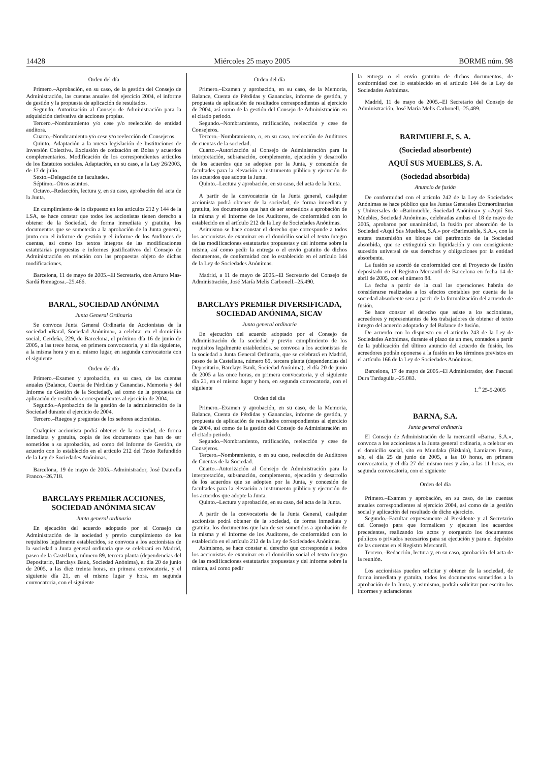14428 Miércoles 25 mayo 2005 BORME núm. 98
Orden del día
Primero.–Aprobación, en su caso, de la gestión del Consejo de Administración, las cuentas anuales del ejercicio 2004, el informe de gestión y la propuesta de aplicación de resultados.
Segundo.–Autorización al Consejo de Administración para la adquisición derivativa de acciones propias.
Tercero.–Nombramiento y/o cese y/o reelección de entidad auditora.
Cuarto.–Nombramiento y/o cese y/o reelección de Consejeros.
Quinto.–Adaptación a la nueva legislación de Instituciones de Inversión Colectiva. Exclusión de cotización en Bolsa y acuerdos complementarios. Modificación de los correspondientes artículos de los Estatutos sociales. Adaptación, en su caso, a la Ley 26/2003, de 17 de julio.
Sexto.–Delegación de facultades.
Séptimo.–Otros asuntos.
Octavo.–Redacción, lectura y, en su caso, aprobación del acta de la Junta.
En cumplimiento de lo dispuesto en los artículos 212 y 144 de la LSA, se hace constar que todos los accionistas tienen derecho a obtener de la Sociedad, de forma inmediata y gratuita, los documentos que se someterán a la aprobación de la Junta general, junto con el informe de gestión y el informe de los Auditores de cuentas, así como los textos íntegros de las modificaciones estatutarias propuestas e informes justificativos del Consejo de Administración en relación con las propuestas objeto de dichas modificaciones.
Barcelona, 11 de mayo de 2005.–El Secretario, don Arturo Mas-Sardá Romagosa.–25.466.
BARAL, SOCIEDAD ANÓNIMA
Junta General Ordinaria
Se convoca Junta General Ordinaria de Accionistas de la sociedad «Baral, Sociedad Anónima», a celebrar en el domicilio social, Cerdeña, 229, de Barcelona, el próximo día 16 de junio de 2005, a las trece horas, en primera convocatoria, y al día siguiente, a la misma hora y en el mismo lugar, en segunda convocatoria con el siguiente
Orden del día
Primero.–Examen y aprobación, en su caso, de las cuentas anuales (Balance, Cuenta de Pérdidas y Ganancias, Memoria y del Informe de Gestión de la Sociedad), así como de la propuesta de aplicación de resultados correspondientes al ejercicio de 2004.
Segundo.–Aprobación de la gestión de la administración de la Sociedad durante el ejercicio de 2004.
Tercero.–Ruegos y preguntas de los señores accionistas.
Cualquier accionista podrá obtener de la sociedad, de forma inmediata y gratuita, copia de los documentos que han de ser sometidos a su aprobación, así como del Informe de Gestión, de acuerdo con lo establecido en el artículo 212 del Texto Refundido de la Ley de Sociedades Anónimas.
Barcelona, 19 de mayo de 2005.–Administrador, José Daurella Franco.–26.718.
BARCLAYS PREMIER ACCIONES, SOCIEDAD ANÓNIMA SICAV
Junta general ordinaria
En ejecución del acuerdo adoptado por el Consejo de Administración de la sociedad y previo cumplimiento de los requisitos legalmente establecidos, se convoca a los accionistas de la sociedad a Junta general ordinaria que se celebrará en Madrid, paseo de la Castellana, número 89, tercera planta (dependencias del Depositario, Barclays Bank, Sociedad Anónima), el día 20 de junio de 2005, a las diez treinta horas, en primera convocatoria, y el siguiente día 21, en el mismo lugar y hora, en segunda convocatoria, con el siguiente
Orden del día
Primero.–Examen y aprobación, en su caso, de la Memoria, Balance, Cuenta de Pérdidas y Ganancias, informe de gestión, y propuesta de aplicación de resultados correspondientes al ejercicio de 2004, así como de la gestión del Consejo de Administración en el citado período.
Segundo.–Nombramiento, ratificación, reelección y cese de Consejeros.
Tercero.–Nombramiento, o, en su caso, reelección de Auditores de cuentas de la sociedad.
Cuarto.–Autorización al Consejo de Administración para la interpretación, subsanación, complemento, ejecución y desarrollo de los acuerdos que se adopten por la Junta, y concesión de facultades para la elevación a instrumento público y ejecución de los acuerdos que adopte la Junta.
Quinto.–Lectura y aprobación, en su caso, del acta de la Junta.
A partir de la convocatoria de la Junta general, cualquier accionista podrá obtener de la sociedad, de forma inmediata y gratuita, los documentos que han de ser sometidos a aprobación de la misma y el Informe de los Auditores, de conformidad con lo establecido en el artículo 212 de la Ley de Sociedades Anónimas.
Asimismo se hace constar el derecho que corresponde a todos los accionistas de examinar en el domicilio social el texto íntegro de las modificaciones estatutarias propuestas y del informe sobre la misma, así como pedir la entrega o el envío gratuito de dichos documentos, de conformidad con lo establecido en el artículo 144 de la Ley de Sociedades Anónimas.
Madrid, a 11 de mayo de 2005.–El Secretario del Consejo de Administración, José María Melis Carbonell.–25.490.
BARCLAYS PREMIER DIVERSIFICADA, SOCIEDAD ANÓNIMA, SICAV
Junta general ordinaria
En ejecución del acuerdo adoptado por el Consejo de Administración de la sociedad y previo cumplimiento de los requisitos legalmente establecidos, se convoca a los accionistas de la sociedad a Junta General Ordinaria, que se celebrará en Madrid, paseo de la Castellana, número 89, tercera planta (dependencias del Depositario, Barclays Bank, Sociedad Anónima), el día 20 de junio de 2005 a las once horas, en primera convocatoria, y el siguiente día 21, en el mismo lugar y hora, en segunda convocatoria, con el siguiente
Orden del día
Primero.–Examen y aprobación, en su caso, de la Memoria, Balance, Cuenta de Pérdidas y Ganancias, informe de gestión, y propuesta de aplicación de resultados correspondientes al ejercicio de 2004, así como de la gestión del Consejo de Administración en el citado periodo.
Segundo.–Nombramiento, ratificación, reelección y cese de Consejeros.
Tercero.–Nombramiento, o en su caso, reelección de Auditores de Cuentas de la Sociedad.
Cuarto.–Autorización al Consejo de Administración para la interpretación, subsanación, complemento, ejecución y desarrollo de los acuerdos que se adopten por la Junta, y concesión de facultades para la elevación a instrumento público y ejecución de los acuerdos que adopte la Junta.
Quinto.–Lectura y aprobación, en su caso, del acta de la Junta.
A partir de la convocatoria de la Junta General, cualquier accionista podrá obtener de la sociedad, de forma inmediata y gratuita, los documentos que han de ser sometidos a aprobación de la misma y el Informe de los Auditores, de conformidad con lo establecido en el artículo 212 de la Ley de Sociedades Anónimas.
Asimismo, se hace constar el derecho que corresponde a todos los accionistas de examinar en el domicilio social el texto íntegro de las modificaciones estatutarias propuestas y del informe sobre la misma, así como pedir
la entrega o el envío gratuito de dichos documentos, de conformidad con lo establecido en el artículo 144 de la Ley de Sociedades Anónimas.
Madrid, 11 de mayo de 2005.–El Secretario del Consejo de Administración, José María Melis Carbonell.–25.489.
BARIMUEBLE, S. A.
(Sociedad absorbente)
AQUÍ SUS MUEBLES, S. A.
(Sociedad absorbida)
Anuncio de fusión
De conformidad con el artículo 242 de la Ley de Sociedades Anónimas se hace público que las Juntas Generales Extraordinarias y Universales de «Barimueble, Sociedad Anónima» y «Aquí Sus Muebles, Sociedad Anónima», celebradas ambas el 18 de mayo de 2005, aprobaron por unanimidad, la fusión por absorción de la Sociedad «Aquí Sus Muebles, S.A.» por «Barimueble, S.A.», con la entera transmisión en bloque del patrimonio de la Sociedad absorbida, que se extinguirá sin liquidación y con consiguiente sucesión universal de sus derechos y obligaciones por la entidad absorbente.
La fusión se acordó de conformidad con el Proyecto de fusión depositado en el Registro Mercantil de Barcelona en fecha 14 de abril de 2005, con el número 88.
La fecha a partir de la cual las operaciones habrán de considerarse realizadas a los efectos contables por cuenta de la sociedad absorbente sera a partir de la formalización del acuerdo de fusión.
Se hace constar el derecho que asiste a los accionistas, acreedores y representantes de los trabajadores de obtener el texto íntegro del acuerdo adoptado y del Balance de fusión.
De acuerdo con lo dispuesto en el artículo 243 de la Ley de Sociedades Anónimas, durante el plazo de un mes, contados a partir de la publicación del último anuncio del acuerdo de fusión, los acreedores podrán oponerse a la fusión en los términos previstos en el artículo 166 de la Ley de Sociedades Anónimas.
Barcelona, 17 de mayo de 2005.–El Administrador, don Pascual Dura Tardaguila.–25.083.
1.<sup>a</sup> 25-5-2005
BARNA, S.A.
Junta general ordinaria
El Consejo de Administración de la mercantil «Barna, S.A.», convoca a los accionistas a la Junta general ordinaria, a celebrar en el domicilio social, sito en Mundaka (Bizkaia), Lamiaren Punta, s/n, el día 25 de junio de 2005, a las 10 horas, en primera convocatoria, y el día 27 del mismo mes y año, a las 11 horas, en segunda convocatoria, con el siguiente
Orden del día
Primero.–Examen y aprobación, en su caso, de las cuentas anuales correspondientes al ejercicio 2004, así como de la gestión social y aplicación del resultado de dicho ejercicio.
Segundo.–Facultar expresamente al Presidente y al Secretario del Consejo para que formalicen y ejecuten los acuerdos precedentes, realizando los actos y otorgando los documentos públicos o privados necesarios para su ejecución y para el depósito de las cuentas en el Registro Mercantil.
Tercero.–Redacción, lectura y, en su caso, aprobación del acta de la reunión.
Los accionistas pueden solicitar y obtener de la sociedad, de forma inmediata y gratuita, todos los documentos sometidos a la aprobación de la Junta, y asimismo, podrán solicitar por escrito los informes y aclaraciones